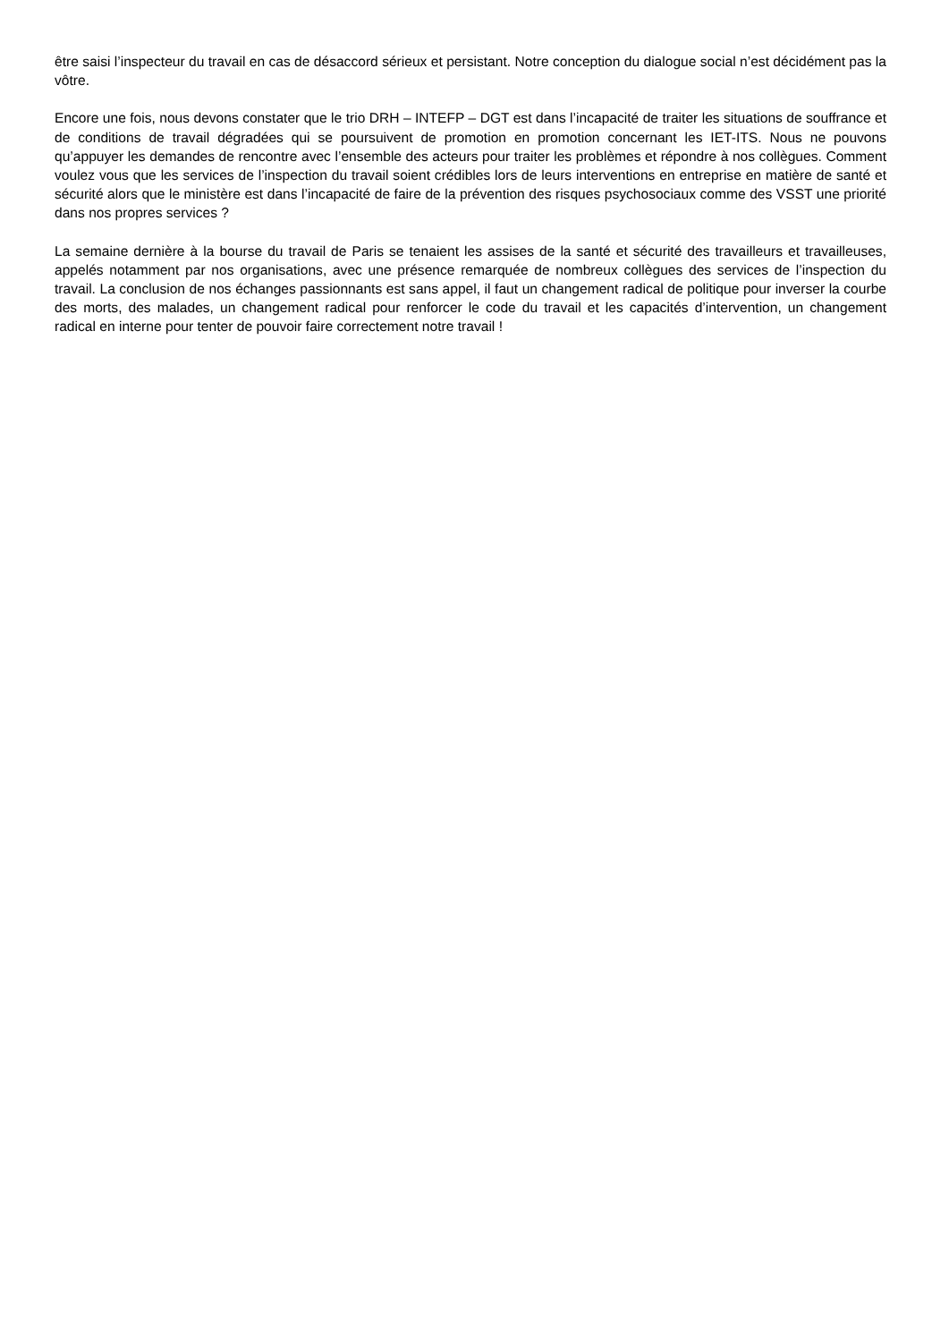être saisi l’inspecteur du travail en cas de désaccord sérieux et persistant. Notre conception du dialogue social n’est décidément pas la vôtre.
Encore une fois, nous devons constater que le trio DRH – INTEFP – DGT est dans l’incapacité de traiter les situations de souffrance et de conditions de travail dégradées qui se poursuivent de promotion en promotion concernant les IET-ITS. Nous ne pouvons qu’appuyer les demandes de rencontre avec l’ensemble des acteurs pour traiter les problèmes et répondre à nos collègues. Comment voulez vous que les services de l’inspection du travail soient crédibles lors de leurs interventions en entreprise en matière de santé et sécurité alors que le ministère est dans l’incapacité de faire de la prévention des risques psychosociaux comme des VSST une priorité dans nos propres services ?
La semaine dernière à la bourse du travail de Paris se tenaient les assises de la santé et sécurité des travailleurs et travailleuses, appelés notamment par nos organisations, avec une présence remarquée de nombreux collègues des services de l’inspection du travail. La conclusion de nos échanges passionnants est sans appel, il faut un changement radical de politique pour inverser la courbe des morts, des malades, un changement radical pour renforcer le code du travail et les capacités d’intervention, un changement radical en interne pour tenter de pouvoir faire correctement notre travail !